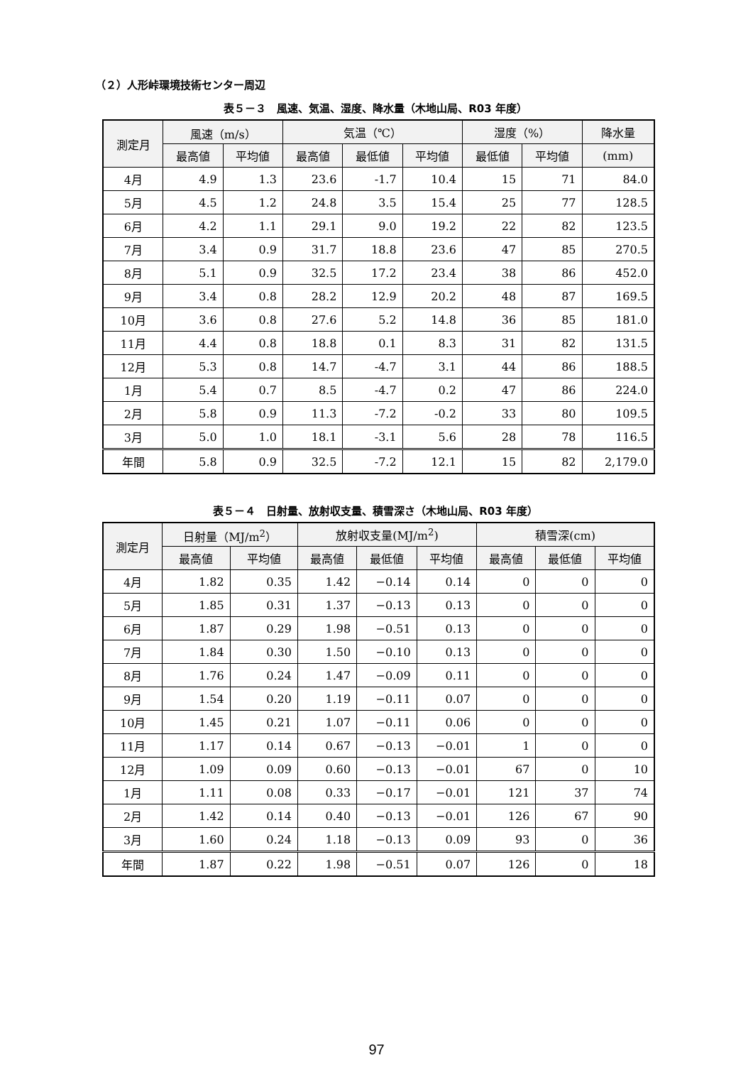（２）人形峠環境技術センター周辺
表５－３　風速、気温、湿度、降水量（木地山局、R03 年度）
| 測定月 | 風速（m/s） | | 気温（℃） | | | 湿度（%） | | 降水量 |
| --- | --- | --- | --- | --- | --- | --- | --- | --- |
| | 最高値 | 平均値 | 最高値 | 最低値 | 平均値 | 最低値 | 平均値 | (mm) |
| 4月 | 4.9 | 1.3 | 23.6 | -1.7 | 10.4 | 15 | 71 | 84.0 |
| 5月 | 4.5 | 1.2 | 24.8 | 3.5 | 15.4 | 25 | 77 | 128.5 |
| 6月 | 4.2 | 1.1 | 29.1 | 9.0 | 19.2 | 22 | 82 | 123.5 |
| 7月 | 3.4 | 0.9 | 31.7 | 18.8 | 23.6 | 47 | 85 | 270.5 |
| 8月 | 5.1 | 0.9 | 32.5 | 17.2 | 23.4 | 38 | 86 | 452.0 |
| 9月 | 3.4 | 0.8 | 28.2 | 12.9 | 20.2 | 48 | 87 | 169.5 |
| 10月 | 3.6 | 0.8 | 27.6 | 5.2 | 14.8 | 36 | 85 | 181.0 |
| 11月 | 4.4 | 0.8 | 18.8 | 0.1 | 8.3 | 31 | 82 | 131.5 |
| 12月 | 5.3 | 0.8 | 14.7 | -4.7 | 3.1 | 44 | 86 | 188.5 |
| 1月 | 5.4 | 0.7 | 8.5 | -4.7 | 0.2 | 47 | 86 | 224.0 |
| 2月 | 5.8 | 0.9 | 11.3 | -7.2 | -0.2 | 33 | 80 | 109.5 |
| 3月 | 5.0 | 1.0 | 18.1 | -3.1 | 5.6 | 28 | 78 | 116.5 |
| 年間 | 5.8 | 0.9 | 32.5 | -7.2 | 12.1 | 15 | 82 | 2,179.0 |
表５－４　日射量、放射収支量、積雪深さ（木地山局、R03 年度）
| 測定月 | 日射量（MJ/m<sup>2</sup>） | | 放射収支量(MJ/m<sup>2</sup>) | | | 積雪深(cm) | | |
| --- | --- | --- | --- | --- | --- | --- | --- | --- |
| | 最高値 | 平均値 | 最高値 | 最低値 | 平均値 | 最高値 | 最低値 | 平均値 |
| 4月 | 1.82 | 0.35 | 1.42 | −0.14 | 0.14 | 0 | 0 | 0 |
| 5月 | 1.85 | 0.31 | 1.37 | −0.13 | 0.13 | 0 | 0 | 0 |
| 6月 | 1.87 | 0.29 | 1.98 | −0.51 | 0.13 | 0 | 0 | 0 |
| 7月 | 1.84 | 0.30 | 1.50 | −0.10 | 0.13 | 0 | 0 | 0 |
| 8月 | 1.76 | 0.24 | 1.47 | −0.09 | 0.11 | 0 | 0 | 0 |
| 9月 | 1.54 | 0.20 | 1.19 | −0.11 | 0.07 | 0 | 0 | 0 |
| 10月 | 1.45 | 0.21 | 1.07 | −0.11 | 0.06 | 0 | 0 | 0 |
| 11月 | 1.17 | 0.14 | 0.67 | −0.13 | −0.01 | 1 | 0 | 0 |
| 12月 | 1.09 | 0.09 | 0.60 | −0.13 | −0.01 | 67 | 0 | 10 |
| 1月 | 1.11 | 0.08 | 0.33 | −0.17 | −0.01 | 121 | 37 | 74 |
| 2月 | 1.42 | 0.14 | 0.40 | −0.13 | −0.01 | 126 | 67 | 90 |
| 3月 | 1.60 | 0.24 | 1.18 | −0.13 | 0.09 | 93 | 0 | 36 |
| 年間 | 1.87 | 0.22 | 1.98 | −0.51 | 0.07 | 126 | 0 | 18 |
97